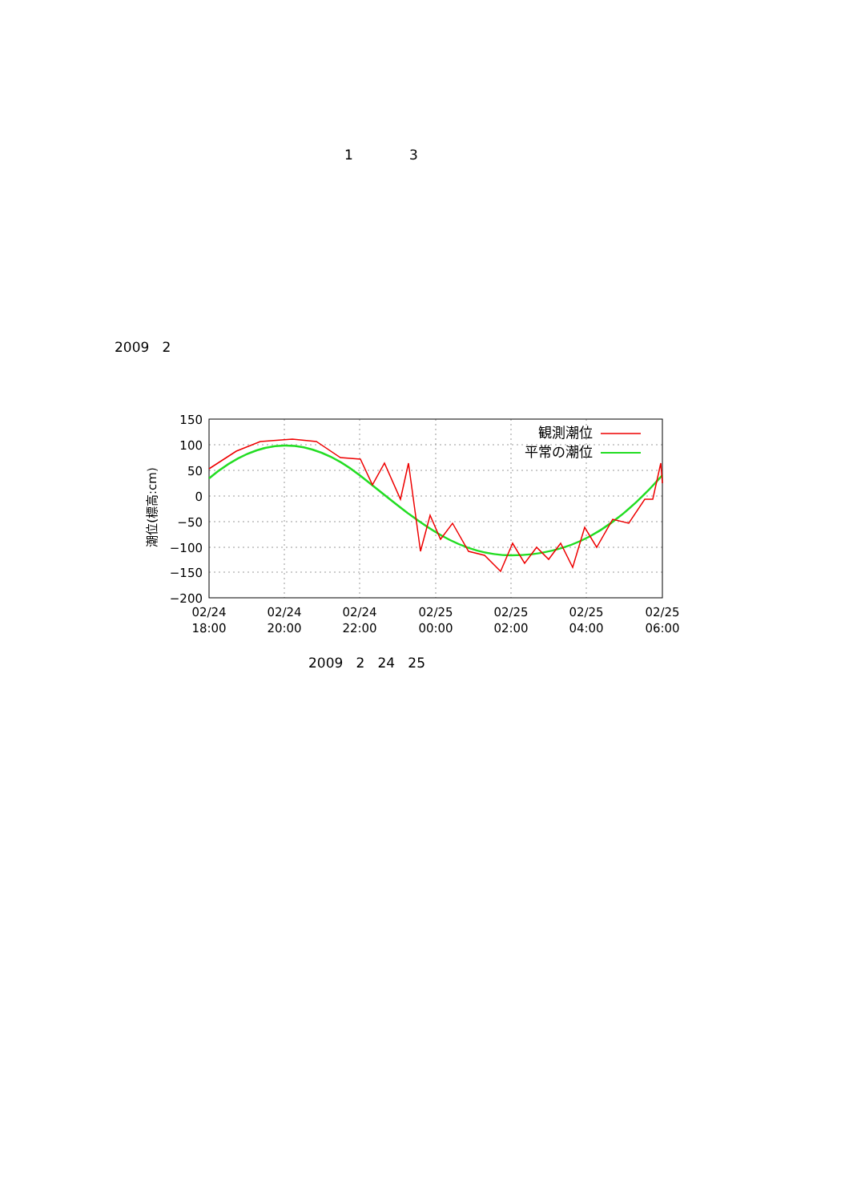1 3
2009 2
150
100
50
0
−50
−100
−150
−200
02/24
18:00
02/24
20:00
02/24
22:00
02/25
00:00
02/25
02:00
02/25
04:00
02/25
06:00
潮位(標高:cm)
観測潮位
平常の潮位
2009 2 24 25